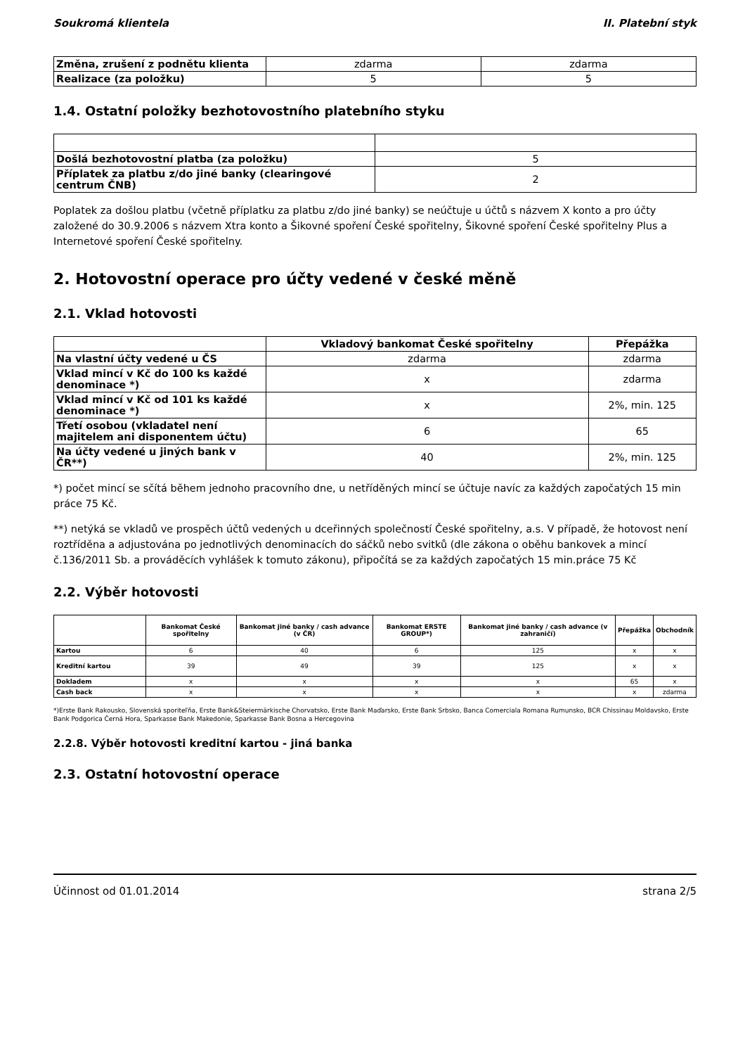Soukromá klientela II. Platební styk
| Změna, zrušení z podnětu klienta | zdarma | zdarma |
| Realizace (za položku) | 5 | 5 |
1.4. Ostatní položky bezhotovostního platebního styku
| Došlá bezhotovostní platba (za položku) | 5 |
| Příplatek za platbu z/do jiné banky (clearingové centrum ČNB) | 2 |
Poplatek za došlou platbu (včetně příplatku za platbu z/do jiné banky) se neúčtuje u účtů s názvem X konto a pro účty založené do 30.9.2006 s názvem Xtra konto a Šikovné spoření České spořitelny, Šikovné spoření České spořitelny Plus a Internetové spoření České spořitelny.
2. Hotovostní operace pro účty vedené v české měně
2.1. Vklad hotovosti
| | Vkladový bankomat České spořitelny | Přepážka |
| Na vlastní účty vedené u ČS | zdarma | zdarma |
| Vklad mincí v Kč do 100 ks každé denominace *) | x | zdarma |
| Vklad mincí v Kč od 101 ks každé denominace *) | x | 2%, min. 125 |
| Třetí osobou (vkladatel není majitelem ani disponentem účtu) | 6 | 65 |
| Na účty vedené u jiných bank v ČR**) | 40 | 2%, min. 125 |
*) počet mincí se sčítá během jednoho pracovního dne, u netříděných mincí se účtuje navíc za každých započatých 15 min práce 75 Kč.
**) netýká se vkladů ve prospěch účtů vedených u dceřinných společností České spořitelny, a.s. V případě, že hotovost není roztříděna a adjustována po jednotlivých denominacích do sáčků nebo svitků (dle zákona o oběhu bankovek a mincí č.136/2011 Sb. a prováděcích vyhlášek k tomuto zákonu), připočítá se za každých započatých 15 min.práce 75 Kč
2.2. Výběr hotovosti
| | Bankomat České spořitelny | Bankomat jiné banky / cash advance (v ČR) | Bankomat ERSTE GROUP*) | Bankomat jiné banky / cash advance (v zahraničí) | Přepážka | Obchodník |
| Kartou | 6 | 40 | 6 | 125 | x | x |
| Kreditní kartou | 39 | 49 | 39 | 125 | x | x |
| Dokladem | x | x | x | x | 65 | x |
| Cash back | x | x | x | x | x | zdarma |
*)Erste Bank Rakousko, Slovenská sporiteľňa, Erste Bank&Steiermärkische Chorvatsko, Erste Bank Maďarsko, Erste Bank Srbsko, Banca Comerciala Romana Rumunsko, BCR Chissinau Moldavsko, Erste Bank Podgorica Černá Hora, Sparkasse Bank Makedonie, Sparkasse Bank Bosna a Hercegovina
2.2.8. Výběr hotovosti kreditní kartou - jiná banka
2.3. Ostatní hotovostní operace
Účinnost od 01.01.2014 strana 2/5